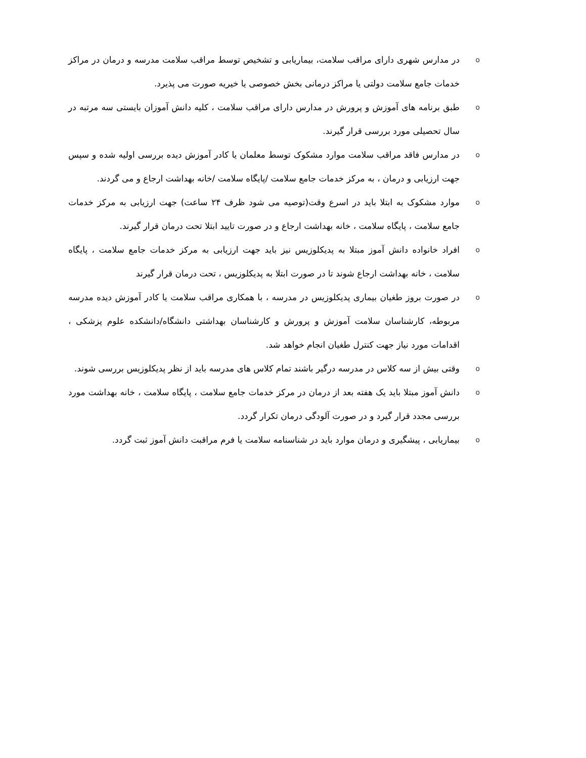oدر مدارس شهری دارای مراقب سلامت، بیماریابی و تشخیص توسط مراقب سلامت مدرسه و درمان در مراکز خدمات جامع سلامت دولتی یا مراکز درمانی بخش خصوصی یا خیریه صورت می پذیرد.
oطبق برنامه های آموزش و پرورش در مدارس دارای مراقب سلامت ، کلیه دانش آموزان بایستی سه مرتبه در سال تحصیلی مورد بررسی قرار گیرند.
oدر مدارس فاقد مراقب سلامت موارد مشکوک توسط معلمان یا کادر آموزش دیده بررسی اولیه شده و سپس جهت ارزیابی و درمان ، به مرکز خدمات جامع سلامت /پایگاه سلامت /خانه بهداشت ارجاع و می گردند.
oموارد مشکوک به ابتلا باید در اسرع وقت(توصیه می شود ظرف ۲۴ ساعت) جهت ارزیابی به مرکز خدمات جامع سلامت ، پایگاه سلامت ، خانه بهداشت ارجاع و در صورت تایید ابتلا تحت درمان قرار گیرند.
oافراد خانواده دانش آموز مبتلا به پدیکلوزیس نیز باید جهت ارزیابی به مرکز خدمات جامع سلامت ، پایگاه سلامت ، خانه بهداشت ارجاع شوند تا در صورت ابتلا به پدیکلوزیس ، تحت درمان قرار گیرند
oدر صورت بروز طغیان بیماری پدیکلوزیس در مدرسه ، با همکاری مراقب سلامت یا کادر آموزش دیده مدرسه مربوطه، کارشناسان سلامت آموزش و پرورش و کارشناسان بهداشتی دانشگاه/دانشکده علوم پزشکی ، اقدامات مورد نیاز جهت کنترل طغیان انجام خواهد شد.
oوقتی بیش از سه کلاس در مدرسه درگیر باشند تمام کلاس های مدرسه باید از نظر پدیکلوزیس بررسی شوند.
oدانش آموز مبتلا باید یک هفته بعد از درمان در مرکز خدمات جامع سلامت ، پایگاه سلامت ، خانه بهداشت مورد بررسی مجدد قرار گیرد و در صورت آلودگی درمان تکرار گردد.
oبیماریابی ، پیشگیری و درمان موارد باید در شناسنامه سلامت یا فرم مراقبت دانش آموز ثبت گردد.